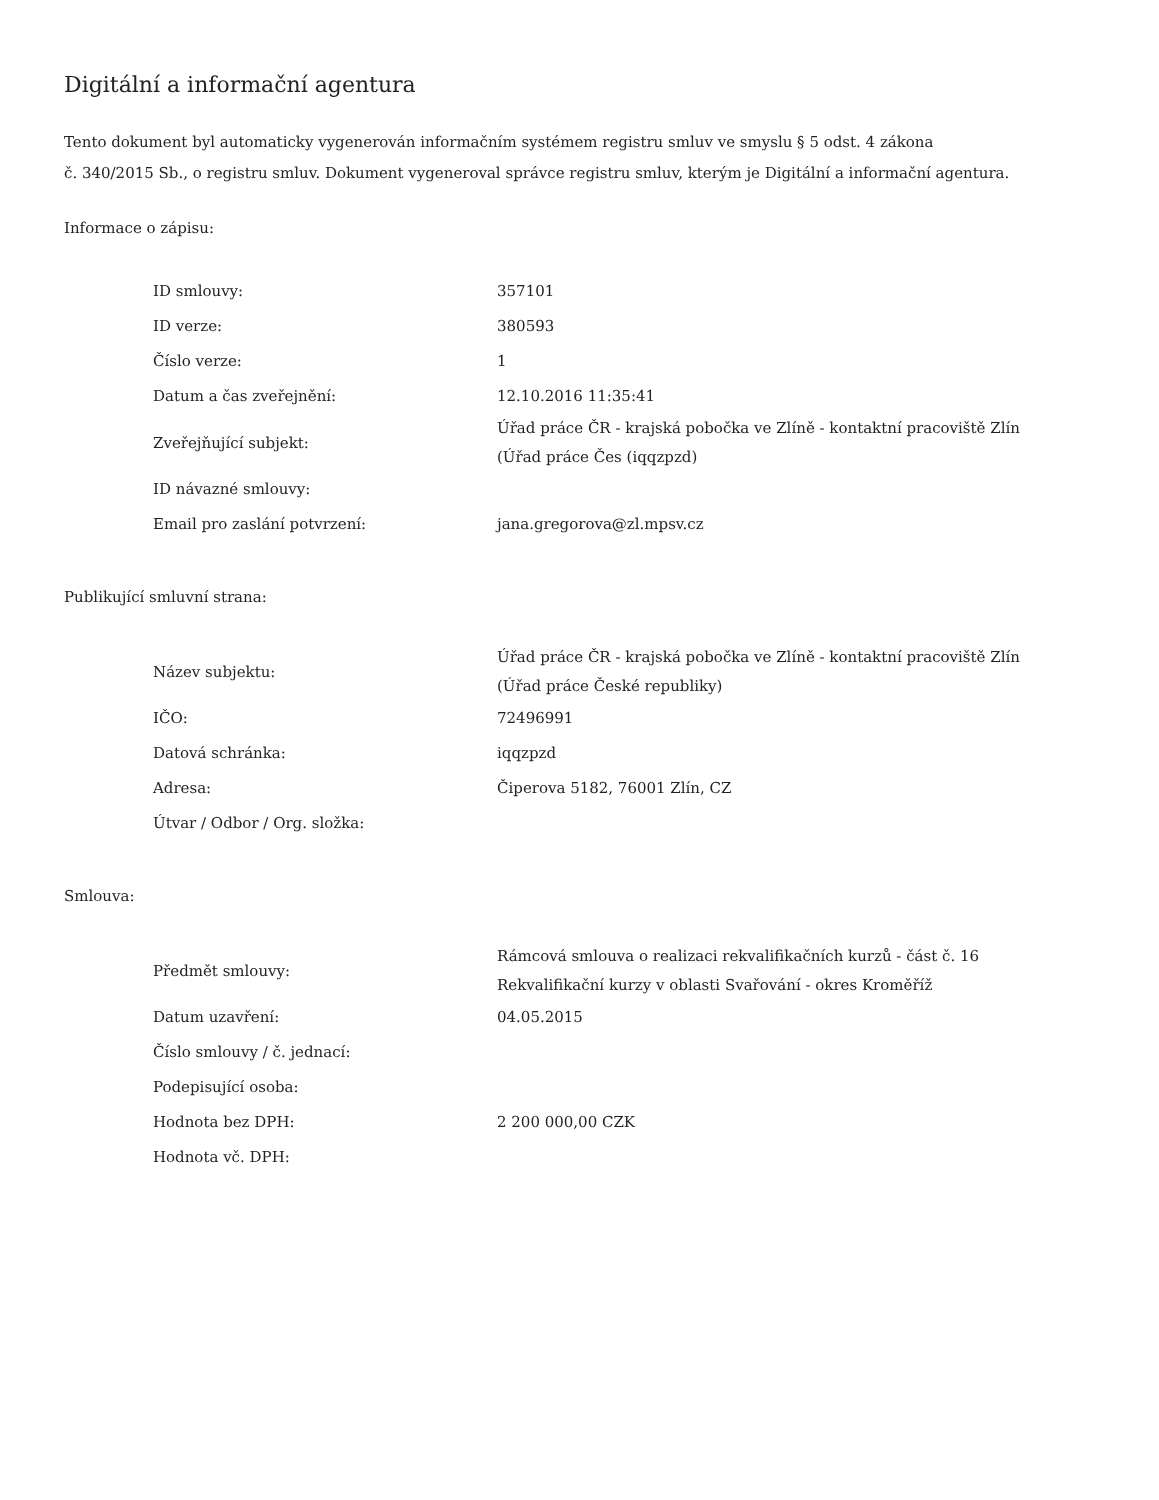Digitální a informační agentura
Tento dokument byl automaticky vygenerován informačním systémem registru smluv ve smyslu § 5 odst. 4 zákona
č. 340/2015 Sb., o registru smluv. Dokument vygeneroval správce registru smluv, kterým je Digitální a informační agentura.
Informace o zápisu:
| ID smlouvy: | 357101 |
| ID verze: | 380593 |
| Číslo verze: | 1 |
| Datum a čas zveřejnění: | 12.10.2016 11:35:41 |
| Zveřejňující subjekt: | Úřad práce ČR - krajská pobočka ve Zlíně - kontaktní pracoviště Zlín (Úřad práce Čes (iqqzpzd) |
| ID návazné smlouvy: | |
| Email pro zaslání potvrzení: | jana.gregorova@zl.mpsv.cz |
Publikující smluvní strana:
| Název subjektu: | Úřad práce ČR - krajská pobočka ve Zlíně - kontaktní pracoviště Zlín (Úřad práce České republiky) |
| IČO: | 72496991 |
| Datová schránka: | iqqzpzd |
| Adresa: | Čiperova 5182, 76001 Zlín, CZ |
| Útvar / Odbor / Org. složka: | |
Smlouva:
| Předmět smlouvy: | Rámcová smlouva o realizaci rekvalifikačních kurzů - část č. 16 Rekvalifikační kurzy v oblasti Svařování - okres Kroměříž |
| Datum uzavření: | 04.05.2015 |
| Číslo smlouvy / č. jednací: | |
| Podepisující osoba: | |
| Hodnota bez DPH: | 2 200 000,00 CZK |
| Hodnota vč. DPH: | |